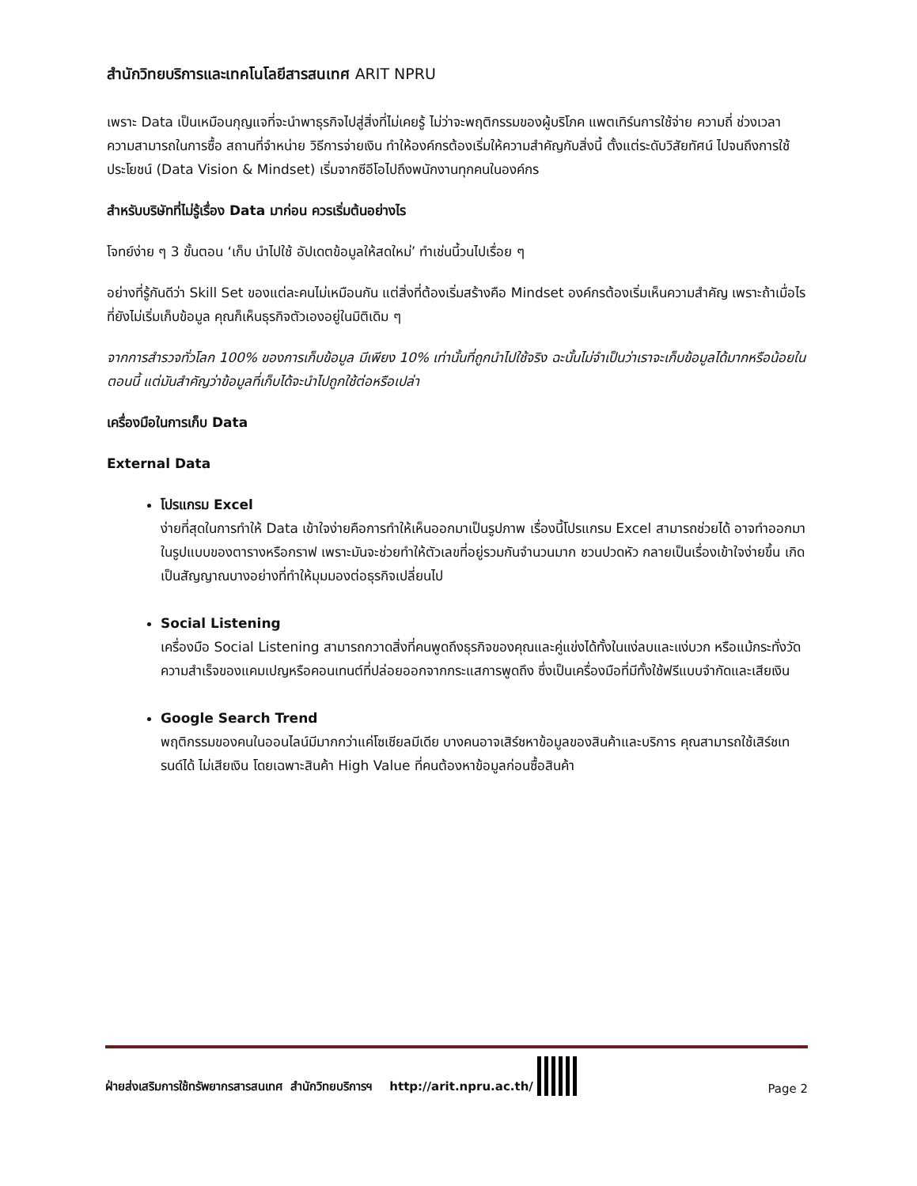สำนักวิทยบริการและเทคโนโลยีสารสนเทศ ARIT NPRU
เพราะ Data เป็นเหมือนกุญแจที่จะนำพาธุรกิจไปสู่สิ่งที่ไม่เคยรู้ ไม่ว่าจะพฤติกรรมของผู้บริโภค แพตเทิร์นการใช้จ่าย ความถี่ ช่วงเวลา ความสามารถในการซื้อ สถานที่จำหน่าย วิธีการจ่ายเงิน ทำให้องค์กรต้องเริ่มให้ความสำคัญกับสิ่งนี้ ตั้งแต่ระดับวิสัยทัศน์ ไปจนถึงการใช้ประโยชน์ (Data Vision & Mindset) เริ่มจากซีอีโอไปถึงพนักงานทุกคนในองค์กร
สำหรับบริษัทที่ไม่รู้เรื่อง Data มาก่อน ควรเริ่มต้นอย่างไร
โจทย์ง่าย ๆ 3 ขั้นตอน ‘เก็บ นำไปใช้ อัปเดตข้อมูลให้สดใหม่’ ทำเช่นนี้วนไปเรื่อย ๆ
อย่างที่รู้กันดีว่า Skill Set ของแต่ละคนไม่เหมือนกัน แต่สิ่งที่ต้องเริ่มสร้างคือ Mindset องค์กรต้องเริ่มเห็นความสำคัญ เพราะถ้าเมื่อไรที่ยังไม่เริ่มเก็บข้อมูล คุณก็เห็นธุรกิจตัวเองอยู่ในมิติเดิม ๆ
จากการสำรวจทั่วโลก 100% ของการเก็บข้อมูล มีเพียง 10% เท่านั้นที่ถูกนำไปใช้จริง ฉะนั้นไม่จำเป็นว่าเราจะเก็บข้อมูลได้มากหรือน้อยในตอนนี้ แต่มันสำคัญว่าข้อมูลที่เก็บได้จะนำไปถูกใช้ต่อหรือเปล่า
เครื่องมือในการเก็บ Data
External Data
โปรแกรม Excel
ง่ายที่สุดในการทำให้ Data เข้าใจง่ายคือการทำให้เห็นออกมาเป็นรูปภาพ เรื่องนี้โปรแกรม Excel สามารถช่วยได้ อาจทำออกมาในรูปแบบของตารางหรือกราฟ เพราะมันจะช่วยทำให้ตัวเลขที่อยู่รวมกันจำนวนมาก ชวนปวดหัว กลายเป็นเรื่องเข้าใจง่ายขึ้น เกิดเป็นสัญญาณบางอย่างที่ทำให้มุมมองต่อธุรกิจเปลี่ยนไป
Social Listening
เครื่องมือ Social Listening สามารถกวาดสิ่งที่คนพูดถึงธุรกิจของคุณและคู่แข่งได้ทั้งในแง่ลบและแง่บวก หรือแม้กระทั่งวัดความสำเร็จของแคมเปญหรือคอนเทนต์ที่ปล่อยออกจากกระแสการพูดถึง ซึ่งเป็นเครื่องมือที่มีทั้งใช้ฟรีแบบจำกัดและเสียเงิน
Google Search Trend
พฤติกรรมของคนในออนไลน์มีมากกว่าแค่โซเชียลมีเดีย บางคนอาจเสิร์ชหาข้อมูลของสินค้าและบริการ คุณสามารถใช้เสิร์ชเทรนด์ได้ ไม่เสียเงิน โดยเฉพาะสินค้า High Value ที่คนต้องหาข้อมูลก่อนซื้อสินค้า
ฝ่ายส่งเสริมการใช้ทรัพยากรสารสนเทศ สำนักวิทยบริการฯ http://arit.npru.ac.th/ Page 2